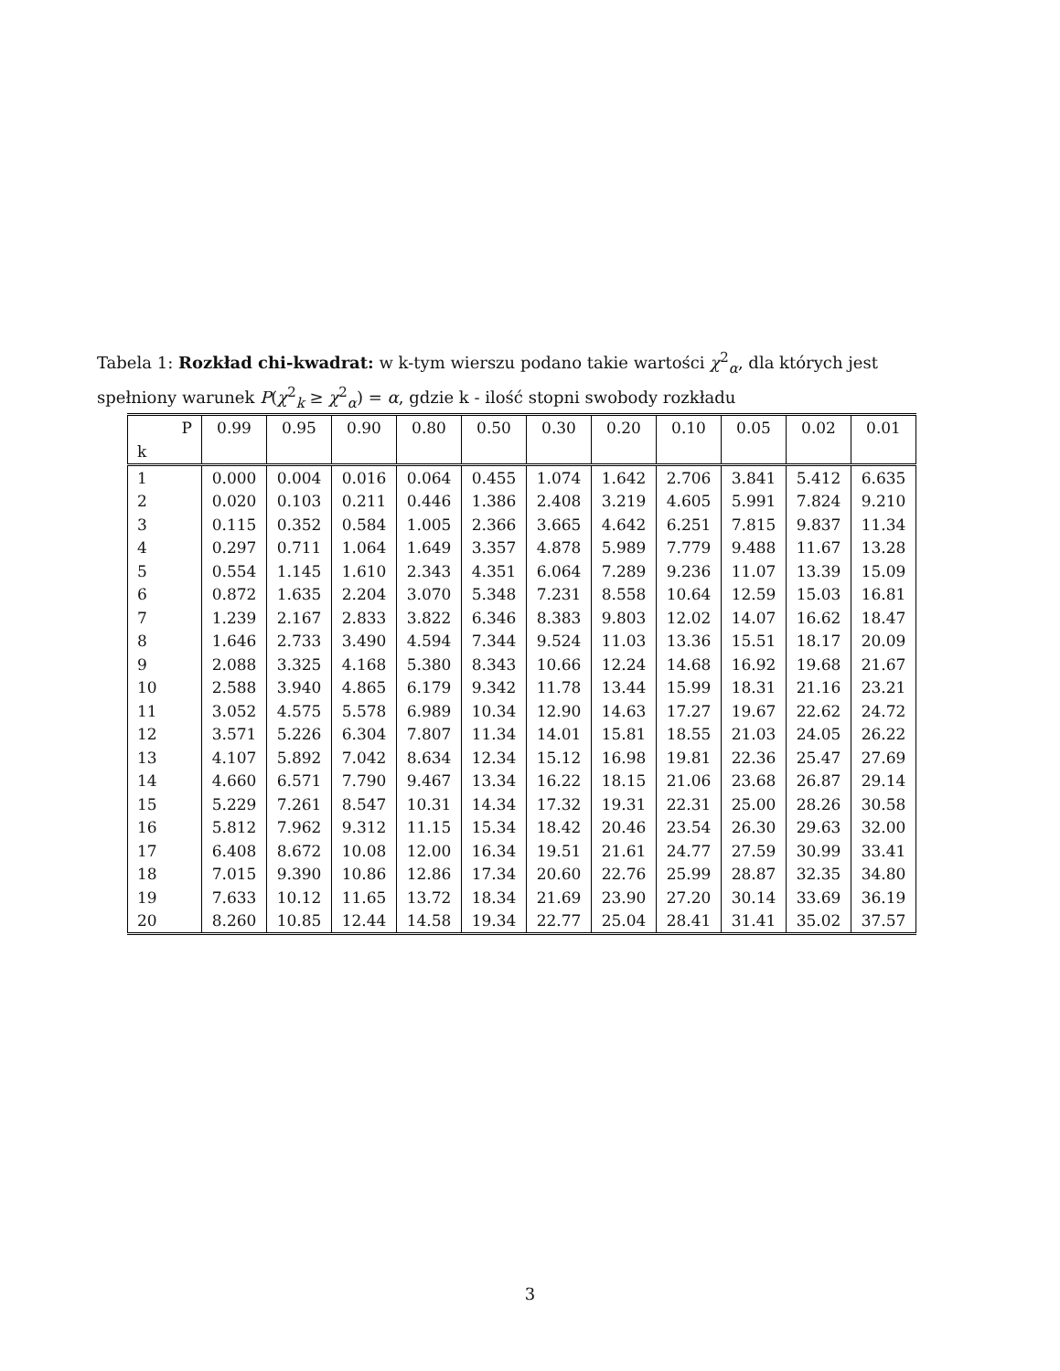Tabela 1: Rozkład chi-kwadrat: w k-tym wierszu podano takie wartości χ<sup>2</sup><sub>α</sub>, dla których jest spełniony warunek P(χ<sup>2</sup><sub>k</sub> ≥ χ<sup>2</sup><sub>α</sub>) = α, gdzie k - ilość stopni swobody rozkładu
| P | 0.99 | 0.95 | 0.90 | 0.80 | 0.50 | 0.30 | 0.20 | 0.10 | 0.05 | 0.02 | 0.01 |
| --- | --- | --- | --- | --- | --- | --- | --- | --- | --- | --- | --- |
| k | | | | | | | | | | | |
| 1 | 0.000 | 0.004 | 0.016 | 0.064 | 0.455 | 1.074 | 1.642 | 2.706 | 3.841 | 5.412 | 6.635 |
| 2 | 0.020 | 0.103 | 0.211 | 0.446 | 1.386 | 2.408 | 3.219 | 4.605 | 5.991 | 7.824 | 9.210 |
| 3 | 0.115 | 0.352 | 0.584 | 1.005 | 2.366 | 3.665 | 4.642 | 6.251 | 7.815 | 9.837 | 11.34 |
| 4 | 0.297 | 0.711 | 1.064 | 1.649 | 3.357 | 4.878 | 5.989 | 7.779 | 9.488 | 11.67 | 13.28 |
| 5 | 0.554 | 1.145 | 1.610 | 2.343 | 4.351 | 6.064 | 7.289 | 9.236 | 11.07 | 13.39 | 15.09 |
| 6 | 0.872 | 1.635 | 2.204 | 3.070 | 5.348 | 7.231 | 8.558 | 10.64 | 12.59 | 15.03 | 16.81 |
| 7 | 1.239 | 2.167 | 2.833 | 3.822 | 6.346 | 8.383 | 9.803 | 12.02 | 14.07 | 16.62 | 18.47 |
| 8 | 1.646 | 2.733 | 3.490 | 4.594 | 7.344 | 9.524 | 11.03 | 13.36 | 15.51 | 18.17 | 20.09 |
| 9 | 2.088 | 3.325 | 4.168 | 5.380 | 8.343 | 10.66 | 12.24 | 14.68 | 16.92 | 19.68 | 21.67 |
| 10 | 2.588 | 3.940 | 4.865 | 6.179 | 9.342 | 11.78 | 13.44 | 15.99 | 18.31 | 21.16 | 23.21 |
| 11 | 3.052 | 4.575 | 5.578 | 6.989 | 10.34 | 12.90 | 14.63 | 17.27 | 19.67 | 22.62 | 24.72 |
| 12 | 3.571 | 5.226 | 6.304 | 7.807 | 11.34 | 14.01 | 15.81 | 18.55 | 21.03 | 24.05 | 26.22 |
| 13 | 4.107 | 5.892 | 7.042 | 8.634 | 12.34 | 15.12 | 16.98 | 19.81 | 22.36 | 25.47 | 27.69 |
| 14 | 4.660 | 6.571 | 7.790 | 9.467 | 13.34 | 16.22 | 18.15 | 21.06 | 23.68 | 26.87 | 29.14 |
| 15 | 5.229 | 7.261 | 8.547 | 10.31 | 14.34 | 17.32 | 19.31 | 22.31 | 25.00 | 28.26 | 30.58 |
| 16 | 5.812 | 7.962 | 9.312 | 11.15 | 15.34 | 18.42 | 20.46 | 23.54 | 26.30 | 29.63 | 32.00 |
| 17 | 6.408 | 8.672 | 10.08 | 12.00 | 16.34 | 19.51 | 21.61 | 24.77 | 27.59 | 30.99 | 33.41 |
| 18 | 7.015 | 9.390 | 10.86 | 12.86 | 17.34 | 20.60 | 22.76 | 25.99 | 28.87 | 32.35 | 34.80 |
| 19 | 7.633 | 10.12 | 11.65 | 13.72 | 18.34 | 21.69 | 23.90 | 27.20 | 30.14 | 33.69 | 36.19 |
| 20 | 8.260 | 10.85 | 12.44 | 14.58 | 19.34 | 22.77 | 25.04 | 28.41 | 31.41 | 35.02 | 37.57 |
3